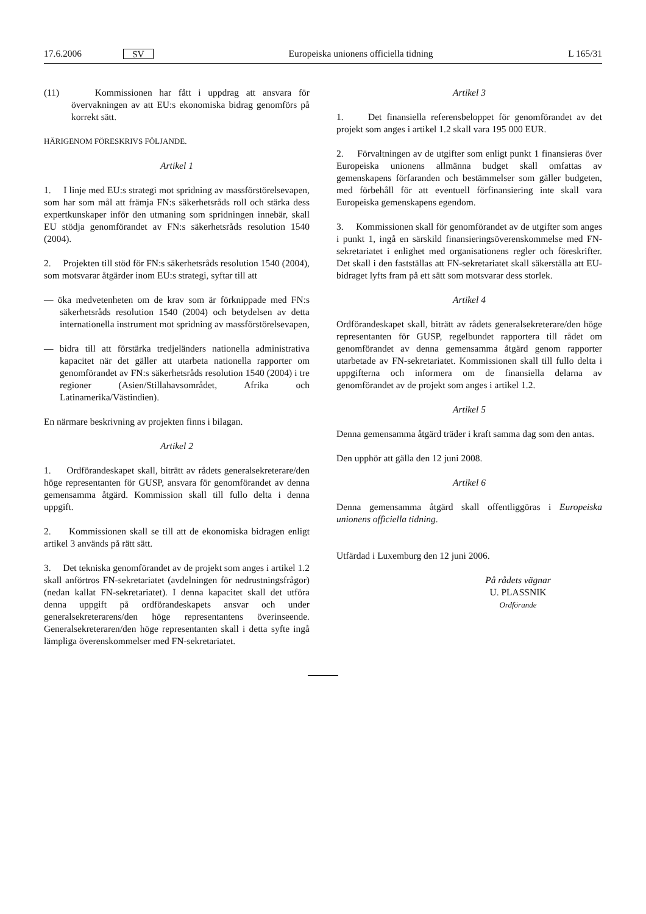17.6.2006 SV Europeiska unionens officiella tidning L 165/31
(11) Kommissionen har fått i uppdrag att ansvara för övervakningen av att EU:s ekonomiska bidrag genomförs på korrekt sätt.
HÄRIGENOM FÖRESKRIVS FÖLJANDE.
Artikel 1
1. I linje med EU:s strategi mot spridning av massförstörelsevapen, som har som mål att främja FN:s säkerhetsråds roll och stärka dess expertkunskaper inför den utmaning som spridningen innebär, skall EU stödja genomförandet av FN:s säkerhetsråds resolution 1540 (2004).
2. Projekten till stöd för FN:s säkerhetsråds resolution 1540 (2004), som motsvarar åtgärder inom EU:s strategi, syftar till att
— öka medvetenheten om de krav som är förknippade med FN:s säkerhetsråds resolution 1540 (2004) och betydelsen av detta internationella instrument mot spridning av massförstörelsevapen,
— bidra till att förstärka tredjeländers nationella administrativa kapacitet när det gäller att utarbeta nationella rapporter om genomförandet av FN:s säkerhetsråds resolution 1540 (2004) i tre regioner (Asien/Stillahavsområdet, Afrika och Latinamerika/Västindien).
En närmare beskrivning av projekten finns i bilagan.
Artikel 2
1. Ordförandeskapet skall, biträtt av rådets generalsekreterare/den höge representanten för GUSP, ansvara för genomförandet av denna gemensamma åtgärd. Kommission skall till fullo delta i denna uppgift.
2. Kommissionen skall se till att de ekonomiska bidragen enligt artikel 3 används på rätt sätt.
3. Det tekniska genomförandet av de projekt som anges i artikel 1.2 skall anförtros FN-sekretariatet (avdelningen för nedrustningsfrågor) (nedan kallat FN-sekretariatet). I denna kapacitet skall det utföra denna uppgift på ordförandeskapets ansvar och under generalsekreterarens/den höge representantens överinseende. Generalsekreteraren/den höge representanten skall i detta syfte ingå lämpliga överenskommelser med FN-sekretariatet.
Artikel 3
1. Det finansiella referensbeloppet för genomförandet av det projekt som anges i artikel 1.2 skall vara 195 000 EUR.
2. Förvaltningen av de utgifter som enligt punkt 1 finansieras över Europeiska unionens allmänna budget skall omfattas av gemenskapens förfaranden och bestämmelser som gäller budgeten, med förbehåll för att eventuell förfinansiering inte skall vara Europeiska gemenskapens egendom.
3. Kommissionen skall för genomförandet av de utgifter som anges i punkt 1, ingå en särskild finansieringsöverenskommelse med FN-sekretariatet i enlighet med organisationens regler och föreskrifter. Det skall i den fastställas att FN-sekretariatet skall säkerställa att EU-bidraget lyfts fram på ett sätt som motsvarar dess storlek.
Artikel 4
Ordförandeskapet skall, biträtt av rådets generalsekreterare/den höge representanten för GUSP, regelbundet rapportera till rådet om genomförandet av denna gemensamma åtgärd genom rapporter utarbetade av FN-sekretariatet. Kommissionen skall till fullo delta i uppgifterna och informera om de finansiella delarna av genomförandet av de projekt som anges i artikel 1.2.
Artikel 5
Denna gemensamma åtgärd träder i kraft samma dag som den antas.
Den upphör att gälla den 12 juni 2008.
Artikel 6
Denna gemensamma åtgärd skall offentliggöras i Europeiska unionens officiella tidning.
Utfärdad i Luxemburg den 12 juni 2006.
På rådets vägnar
U. PLASSNIK
Ordförande